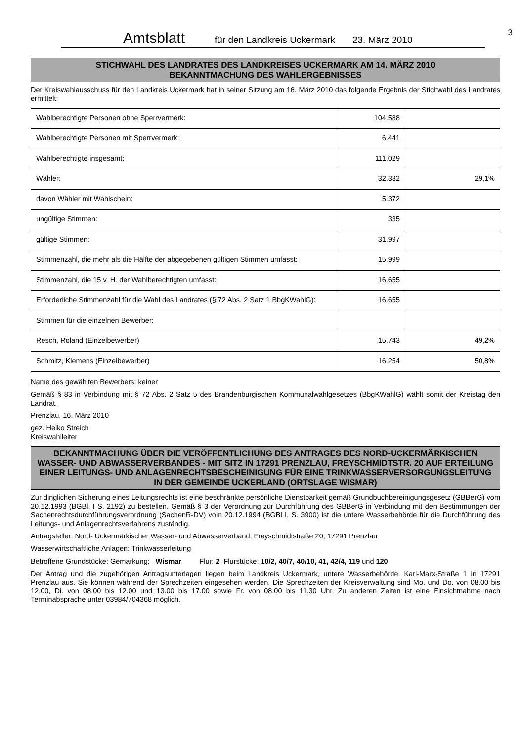Amtsblatt für den Landkreis Uckermark 23. März 2010 3
STICHWAHL DES LANDRATES DES LANDKREISES UCKERMARK AM 14. MÄRZ 2010
BEKANNTMACHUNG DES WAHLERGEBNISSES
Der Kreiswahlausschuss für den Landkreis Uckermark hat in seiner Sitzung am 16. März 2010 das folgende Ergebnis der Stichwahl des Landrates ermittelt:
| Wahlberechtigte Personen ohne Sperrvermerk: | 104.588 | |
| Wahlberechtigte Personen mit Sperrvermerk: | 6.441 | |
| Wahlberechtigte insgesamt: | 111.029 | |
| Wähler: | 32.332 | 29,1% |
| davon Wähler mit Wahlschein: | 5.372 | |
| ungültige Stimmen: | 335 | |
| gültige Stimmen: | 31.997 | |
| Stimmenzahl, die mehr als die Hälfte der abgegebenen gültigen Stimmen umfasst: | 15.999 | |
| Stimmenzahl, die 15 v. H. der Wahlberechtigten umfasst: | 16.655 | |
| Erforderliche Stimmenzahl für die Wahl des Landrates (§ 72 Abs. 2 Satz 1 BbgKWahlG): | 16.655 | |
| Stimmen für die einzelnen Bewerber: | | |
| Resch, Roland (Einzelbewerber) | 15.743 | 49,2% |
| Schmitz, Klemens (Einzelbewerber) | 16.254 | 50,8% |
Name des gewählten Bewerbers: keiner
Gemäß § 83 in Verbindung mit § 72 Abs. 2 Satz 5 des Brandenburgischen Kommunalwahlgesetzes (BbgKWahlG) wählt somit der Kreistag den Landrat.
Prenzlau, 16. März 2010
gez. Heiko Streich
Kreiswahlleiter
BEKANNTMACHUNG ÜBER DIE VERÖFFENTLICHUNG DES ANTRAGES DES NORD-UCKERMÄRKISCHEN WASSER- UND ABWASSERVERBANDES - MIT SITZ IN 17291 PRENZLAU, FREYSCHMIDTSTR. 20 AUF ERTEILUNG EINER LEITUNGS- UND ANLAGENRECHTSBESCHEINIGUNG FÜR EINE TRINKWASSERVERSORGUNGSLEITUNG IN DER GEMEINDE UCKERLAND (ORTSLAGE WISMAR)
Zur dinglichen Sicherung eines Leitungsrechts ist eine beschränkte persönliche Dienstbarkeit gemäß Grundbuchbereinigungsgesetz (GBBerG) vom 20.12.1993 (BGBl. I S. 2192) zu bestellen. Gemäß § 3 der Verordnung zur Durchführung des GBBerG in Verbindung mit den Bestimmungen der Sachenrechtsdurchführungsverordnung (SachenR-DV) vom 20.12.1994 (BGBl I, S. 3900) ist die untere Wasserbehörde für die Durchführung des Leitungs- und Anlagenrechtsverfahrens zuständig.
Antragsteller: Nord- Uckermärkischer Wasser- und Abwasserverband, Freyschmidtstraße 20, 17291 Prenzlau
Wasserwirtschaftliche Anlagen: Trinkwasserleitung
Betroffene Grundstücke: Gemarkung: Wismar Flur: 2 Flurstücke: 10/2, 40/7, 40/10, 41, 42/4, 119 und 120
Der Antrag und die zugehörigen Antragsunterlagen liegen beim Landkreis Uckermark, untere Wasserbehörde, Karl-Marx-Straße 1 in 17291 Prenzlau aus. Sie können während der Sprechzeiten eingesehen werden. Die Sprechzeiten der Kreisverwaltung sind Mo. und Do. von 08.00 bis 12.00, Di. von 08.00 bis 12.00 und 13.00 bis 17.00 sowie Fr. von 08.00 bis 11.30 Uhr. Zu anderen Zeiten ist eine Einsichtnahme nach Terminabsprache unter 03984/704368 möglich.